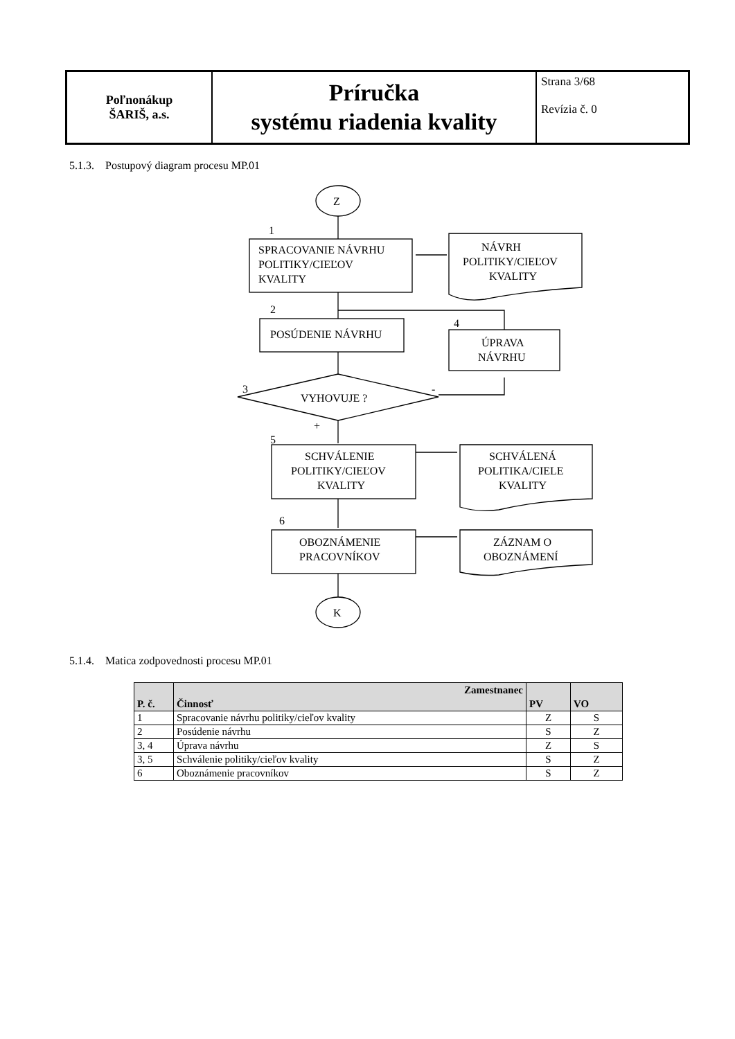| Poľnonákup ŠARIŠ, a.s. | Príručka systému riadenia kvality | Strana 3/68 Revízia č. 0 |
5.1.3. Postupový diagram procesu MP.01
Z
1
SPRACOVANIE NÁVRHU
POLITIKY/CIEĽOV
KVALITY
NÁVRH
POLITIKY/CIEĽOV
KVALITY
2
POSÚDENIE NÁVRHU
4
ÚPRAVA
NÁVRHU
3
VYHOVUJE ?
-
+
5
SCHVÁLENIE
POLITIKY/CIEĽOV
KVALITY
SCHVÁLENÁ
POLITIKA/CIELE
KVALITY
6
OBOZNÁMENIE
PRACOVNÍKOV
ZÁZNAM O
OBOZNÁMENÍ
K
5.1.4. Matica zodpovednosti procesu MP.01
| P. č. | Zamestnanec Činnosť | PV | VO |
| --- | --- | --- | --- |
| 1 | Spracovanie návrhu politiky/cieľov kvality | Z | S |
| 2 | Posúdenie návrhu | S | Z |
| 3, 4 | Úprava návrhu | Z | S |
| 3, 5 | Schválenie politiky/cieľov kvality | S | Z |
| 6 | Oboznámenie pracovníkov | S | Z |